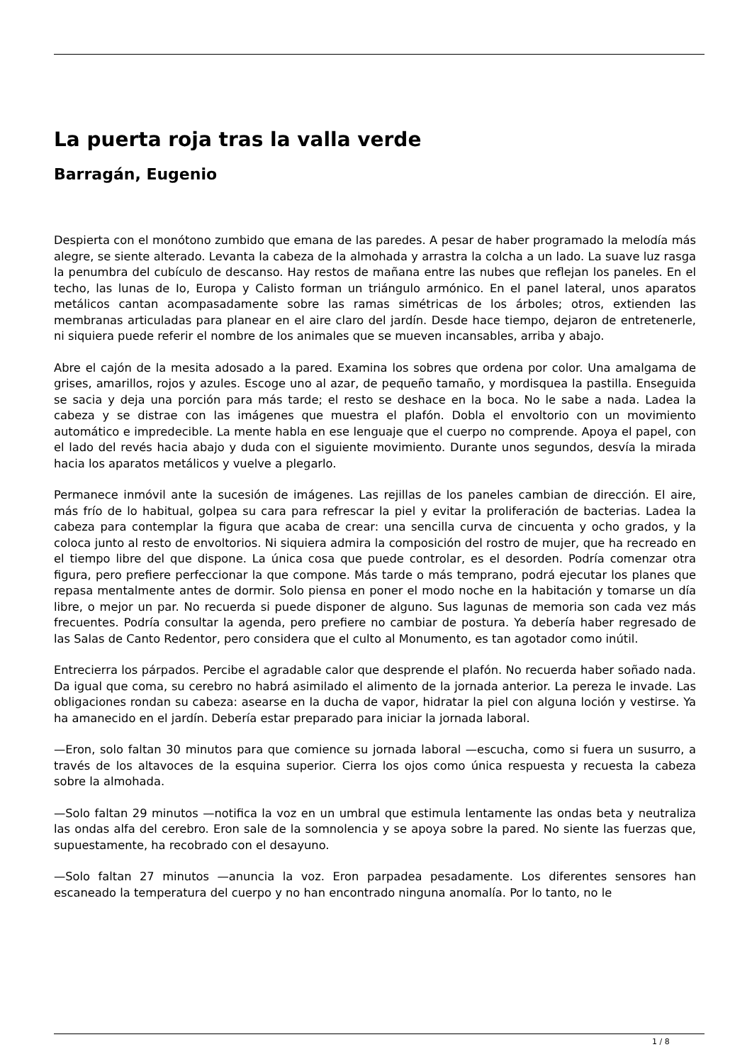La puerta roja tras la valla verde
Barragán, Eugenio
Despierta con el monótono zumbido que emana de las paredes. A pesar de haber programado la melodía más alegre, se siente alterado. Levanta la cabeza de la almohada y arrastra la colcha a un lado. La suave luz rasga la penumbra del cubículo de descanso. Hay restos de mañana entre las nubes que reflejan los paneles. En el techo, las lunas de Io, Europa y Calisto forman un triángulo armónico. En el panel lateral, unos aparatos metálicos cantan acompasadamente sobre las ramas simétricas de los árboles; otros, extienden las membranas articuladas para planear en el aire claro del jardín. Desde hace tiempo, dejaron de entretenerle, ni siquiera puede referir el nombre de los animales que se mueven incansables, arriba y abajo.
Abre el cajón de la mesita adosado a la pared. Examina los sobres que ordena por color. Una amalgama de grises, amarillos, rojos y azules. Escoge uno al azar, de pequeño tamaño, y mordisquea la pastilla. Enseguida se sacia y deja una porción para más tarde; el resto se deshace en la boca. No le sabe a nada. Ladea la cabeza y se distrae con las imágenes que muestra el plafón. Dobla el envoltorio con un movimiento automático e impredecible. La mente habla en ese lenguaje que el cuerpo no comprende. Apoya el papel, con el lado del revés hacia abajo y duda con el siguiente movimiento. Durante unos segundos, desvía la mirada hacia los aparatos metálicos y vuelve a plegarlo.
Permanece inmóvil ante la sucesión de imágenes. Las rejillas de los paneles cambian de dirección. El aire, más frío de lo habitual, golpea su cara para refrescar la piel y evitar la proliferación de bacterias. Ladea la cabeza para contemplar la figura que acaba de crear: una sencilla curva de cincuenta y ocho grados, y la coloca junto al resto de envoltorios. Ni siquiera admira la composición del rostro de mujer, que ha recreado en el tiempo libre del que dispone. La única cosa que puede controlar, es el desorden. Podría comenzar otra figura, pero prefiere perfeccionar la que compone. Más tarde o más temprano, podrá ejecutar los planes que repasa mentalmente antes de dormir. Solo piensa en poner el modo noche en la habitación y tomarse un día libre, o mejor un par. No recuerda si puede disponer de alguno. Sus lagunas de memoria son cada vez más frecuentes. Podría consultar la agenda, pero prefiere no cambiar de postura. Ya debería haber regresado de las Salas de Canto Redentor, pero considera que el culto al Monumento, es tan agotador como inútil.
Entrecierra los párpados. Percibe el agradable calor que desprende el plafón. No recuerda haber soñado nada. Da igual que coma, su cerebro no habrá asimilado el alimento de la jornada anterior. La pereza le invade. Las obligaciones rondan su cabeza: asearse en la ducha de vapor, hidratar la piel con alguna loción y vestirse. Ya ha amanecido en el jardín. Debería estar preparado para iniciar la jornada laboral.
—Eron, solo faltan 30 minutos para que comience su jornada laboral —escucha, como si fuera un susurro, a través de los altavoces de la esquina superior. Cierra los ojos como única respuesta y recuesta la cabeza sobre la almohada.
—Solo faltan 29 minutos —notifica la voz en un umbral que estimula lentamente las ondas beta y neutraliza las ondas alfa del cerebro. Eron sale de la somnolencia y se apoya sobre la pared. No siente las fuerzas que, supuestamente, ha recobrado con el desayuno.
—Solo faltan 27 minutos —anuncia la voz. Eron parpadea pesadamente. Los diferentes sensores han escaneado la temperatura del cuerpo y no han encontrado ninguna anomalía. Por lo tanto, no le
1 / 8